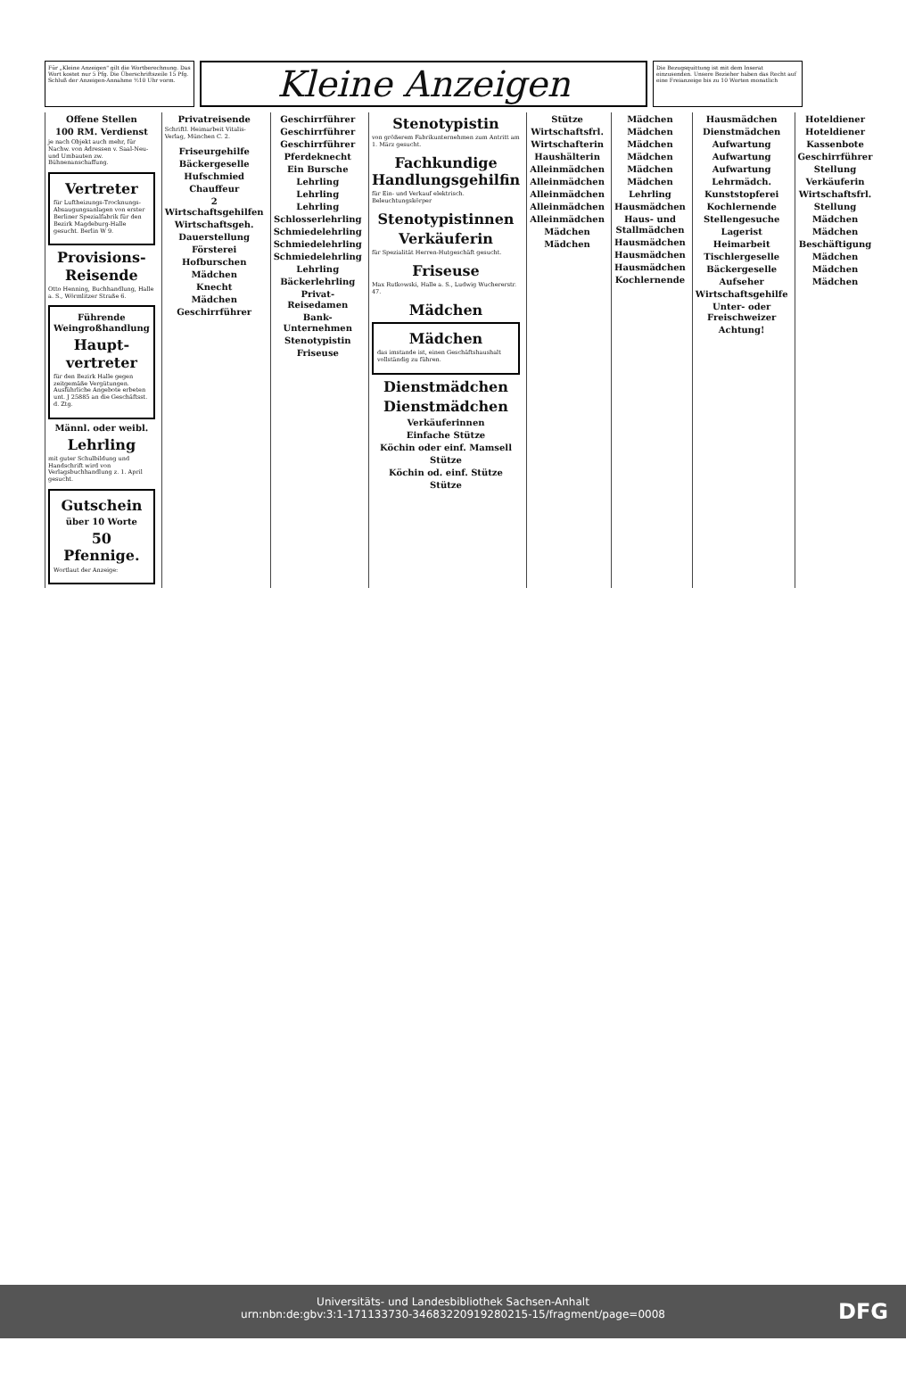Für „Kleine Anzeigen" gilt die Wortberechnung. Das Wort kostet nur 5 Pfg. Die Überschriftszeile 15 Pfg. Schluß der Anzeigen-Annahme ½10 Uhr vorm.
Kleine Anzeigen
Die Bezugsquittung ist mit dem Inserat einzusenden. Unsere Bezieher haben das Recht auf eine Freianzeige bis zu 10 Worten monatlich
Offene Stellen
100 RM. Verdienst
je nach Objekt auch mehr, für Nachw. von Adressen v. Saal-Neu- und Umbauten zw. Bühnenanschaffung.
Vertreter
für Luftheizungs-Trocknungs-Absaugungsanlagen von erster Berliner Spezialfabrik für den Bezirk Magdeburg-Halle gesucht. Berlin W 9.
Provisions-Reisende
Otto Henning, Buchhandlung, Halle a. S., Wörmlitzer Straße 6.
Führende Weingroßhandlung
Haupt-vertreter
für den Bezirk Halle gegen zeitgemäße Vergütungen. Ausführliche Angebote erbeten unt. J 25885 an die Geschäftsst. d. Ztg.
Männl. oder weibl.
Lehrling
mit guter Schulbildung und Handschrift wird von Verlagsbuchhandlung z. 1. April gesucht.
Gutschein
über 10 Worte
50 Pfennige.
Wortlaut der Anzeige:
Privatreisende
Schriftl. Heimarbeit Vitalis-Verlag, München C. 2.
Friseurgehilfe
Bäckergeselle
Hufschmied
Chauffeur
2 Wirtschaftsgehilfen
Wirtschaftsgeh.
Dauerstellung
Försterei
Hofburschen
Mädchen
Knecht
Mädchen
Geschirrführer
Geschirrführer
Geschirrführer
Geschirrführer
Pferdeknecht
Ein Bursche
Lehrling
Lehrling
Lehrling
Schlosserlehrling
Schmiedelehrling
Schmiedelehrling
Schmiedelehrling
Lehrling
Bäckerlehrling
Privat-Reisedamen
Bank-Unternehmen
Stenotypistin
Friseuse
Stenotypistin
von größerem Fabrikunternehmen zum Antritt am 1. März gesucht.
Fachkundige Handlungsgehilfin
für Ein- und Verkauf elektrisch. Beleuchtungskörper
Stenotypistinnen
Verkäuferin
für Spezialität Herren-Hutgeschäft gesucht.
Friseuse
Max Rutkowski, Halle a. S., Ludwig Wuchererstr. 47.
Mädchen
Mädchen
das imstande ist, einen Geschäftshaushalt vollständig zu führen.
Dienstmädchen
Dienstmädchen
Verkäuferinnen
Einfache Stütze
Köchin oder einf. Mamsell
Stütze
Köchin od. einf. Stütze
Stütze
Stütze
Wirtschaftsfrl.
Wirtschafterin
Haushälterin
Alleinmädchen
Alleinmädchen
Alleinmädchen
Alleinmädchen
Alleinmädchen
Mädchen
Mädchen
Mädchen
Mädchen
Mädchen
Mädchen
Mädchen
Mädchen
Lehrling
Hausmädchen
Haus- und Stallmädchen
Hausmädchen
Hausmädchen
Hausmädchen
Kochlernende
Hausmädchen
Dienstmädchen
Aufwartung
Aufwartung
Aufwartung
Lehrmädch.
Kunststopferei
Kochlernende
Stellengesuche
Lagerist
Heimarbeit
Tischlergeselle
Bäckergeselle
Aufseher
Wirtschaftsgehilfe
Unter- oder Freischweizer
Achtung!
Hoteldiener
Hoteldiener
Kassenbote
Geschirrführer
Stellung
Verkäuferin
Wirtschaftsfrl.
Stellung
Mädchen
Mädchen
Beschäftigung
Mädchen
Mädchen
Mädchen
Universitäts- und Landesbibliothek Sachsen-Anhalt
urn:nbn:de:gbv:3:1-171133730-34683220919280215-15/fragment/page=0008
DFG